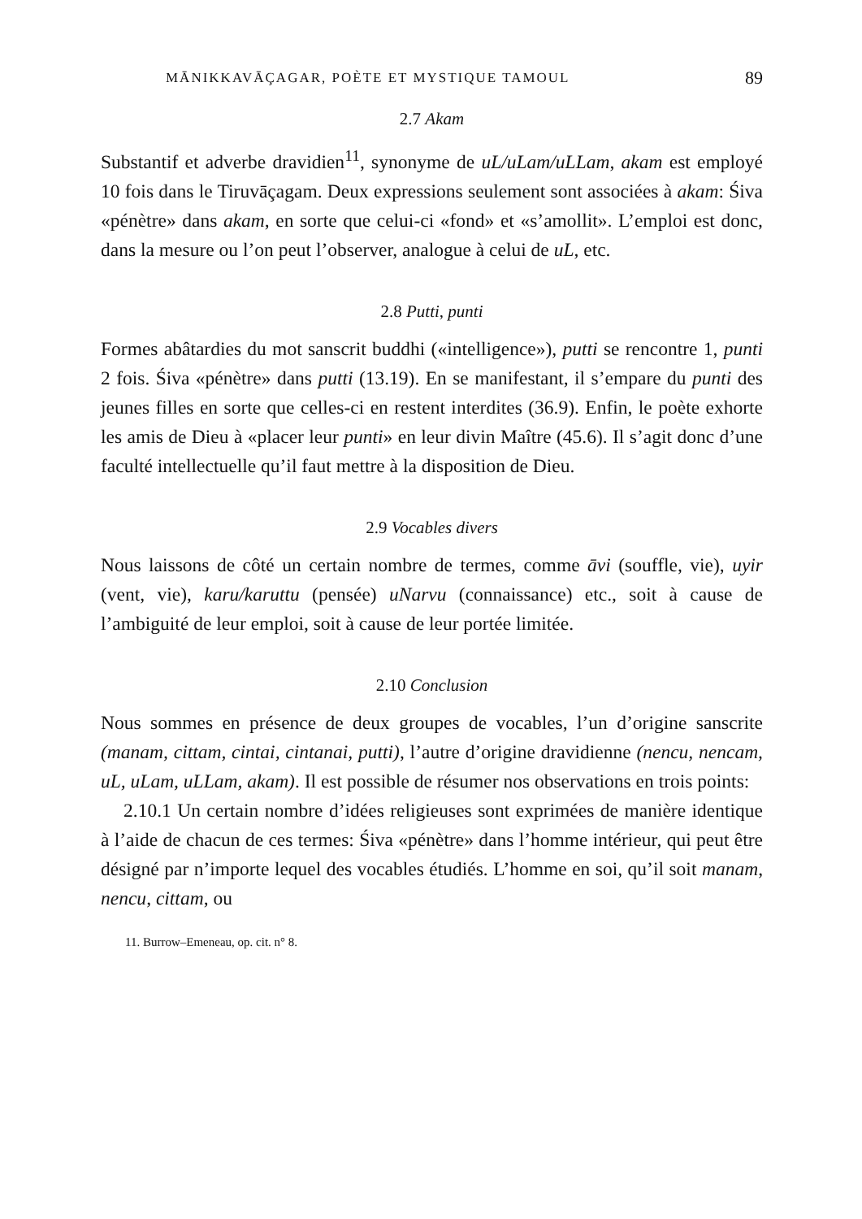MĀNIKKAVĀÇAGAR, POÈTE ET MYSTIQUE TAMOUL 89
2.7 Akam
Substantif et adverbe dravidien<sup>11</sup>, synonyme de uL/uLam/uLLam, akam est employé 10 fois dans le Tiruvāçagam. Deux expressions seulement sont associées à akam: Śiva «pénètre» dans akam, en sorte que celui-ci «fond» et «s’amollit». L’emploi est donc, dans la mesure ou l’on peut l’observer, analogue à celui de uL, etc.
2.8 Putti, punti
Formes abâtardies du mot sanscrit buddhi («intelligence»), putti se rencontre 1, punti 2 fois. Śiva «pénètre» dans putti (13.19). En se manifestant, il s’empare du punti des jeunes filles en sorte que celles-ci en restent interdites (36.9). Enfin, le poète exhorte les amis de Dieu à «placer leur punti» en leur divin Maître (45.6). Il s’agit donc d’une faculté intellectuelle qu’il faut mettre à la disposition de Dieu.
2.9 Vocables divers
Nous laissons de côté un certain nombre de termes, comme āvi (souffle, vie), uyir (vent, vie), karu/karuttu (pensée) uNarvu (connaissance) etc., soit à cause de l’ambiguité de leur emploi, soit à cause de leur portée limitée.
2.10 Conclusion
Nous sommes en présence de deux groupes de vocables, l’un d’origine sanscrite (manam, cittam, cintai, cintanai, putti), l’autre d’origine dravidienne (nencu, nencam, uL, uLam, uLLam, akam). Il est possible de résumer nos observations en trois points:
2.10.1 Un certain nombre d’idées religieuses sont exprimées de manière identique à l’aide de chacun de ces termes: Śiva «pénètre» dans l’homme intérieur, qui peut être désigné par n’importe lequel des vocables étudiés. L’homme en soi, qu’il soit manam, nencu, cittam, ou
11. Burrow–Emeneau, op. cit. n° 8.